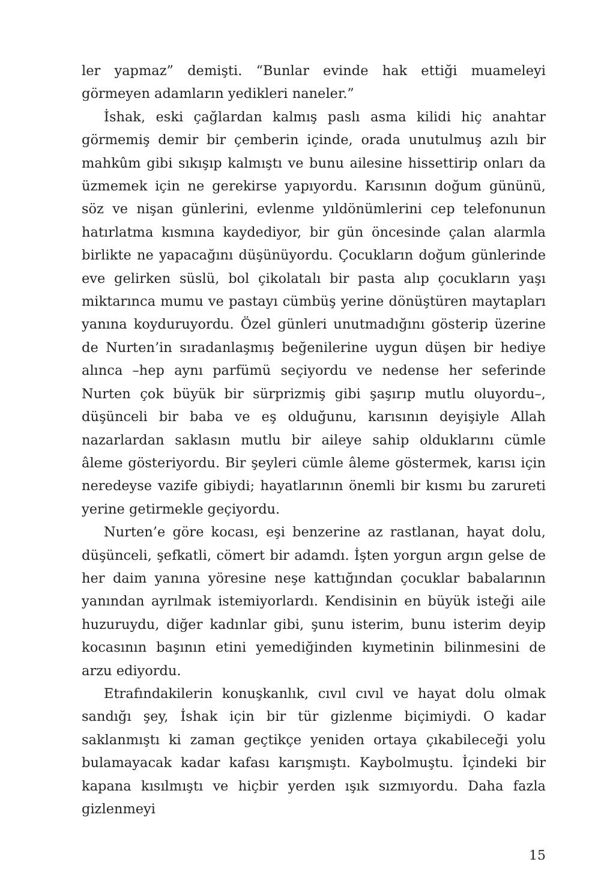ler yapmaz” demişti. “Bunlar evinde hak ettiği muameleyi görmeyen adamların yedikleri naneler.”
İshak, eski çağlardan kalmış paslı asma kilidi hiç anahtar görmemiş demir bir çemberin içinde, orada unutulmuş azılı bir mahkûm gibi sıkışıp kalmıştı ve bunu ailesine hissettirip onları da üzmemek için ne gerekirse yapıyordu. Karısının doğum gününü, söz ve nişan günlerini, evlenme yıldönümlerini cep telefonunun hatırlatma kısmına kaydediyor, bir gün öncesinde çalan alarmla birlikte ne yapacağını düşünüyordu. Çocukların doğum günlerinde eve gelirken süslü, bol çikolatalı bir pasta alıp çocukların yaşı miktarınca mumu ve pastayı cümbüş yerine dönüştüren maytapları yanına koyduruyordu. Özel günleri unutmadığını gösterip üzerine de Nurten’in sıradanlaşmış beğenilerine uygun düşen bir hediye alınca –hep aynı parfümü seçiyordu ve nedense her seferinde Nurten çok büyük bir sürprizmiş gibi şaşırıp mutlu oluyordu–, düşünceli bir baba ve eş olduğunu, karısının deyişiyle Allah nazarlardan saklasın mutlu bir aileye sahip olduklarını cümle âleme gösteriyordu. Bir şeyleri cümle âleme göstermek, karısı için neredeyse vazife gibiydi; hayatlarının önemli bir kısmı bu zarureti yerine getirmekle geçiyordu.
Nurten’e göre kocası, eşi benzerine az rastlanan, hayat dolu, düşünceli, şefkatli, cömert bir adamdı. İşten yorgun argın gelse de her daim yanına yöresine neşe kattığından çocuklar babalarının yanından ayrılmak istemiyorlardı. Kendisinin en büyük isteği aile huzuruydu, diğer kadınlar gibi, şunu isterim, bunu isterim deyip kocasının başının etini yemediğinden kıymetinin bilinmesini de arzu ediyordu.
Etrafındakilerin konuşkanlık, cıvıl cıvıl ve hayat dolu olmak sandığı şey, İshak için bir tür gizlenme biçimiydi. O kadar saklanmıştı ki zaman geçtikçe yeniden ortaya çıkabileceği yolu bulamayacak kadar kafası karışmıştı. Kaybolmuştu. İçindeki bir kapana kısılmıştı ve hiçbir yerden ışık sızmıyordu. Daha fazla gizlenmeyi
15